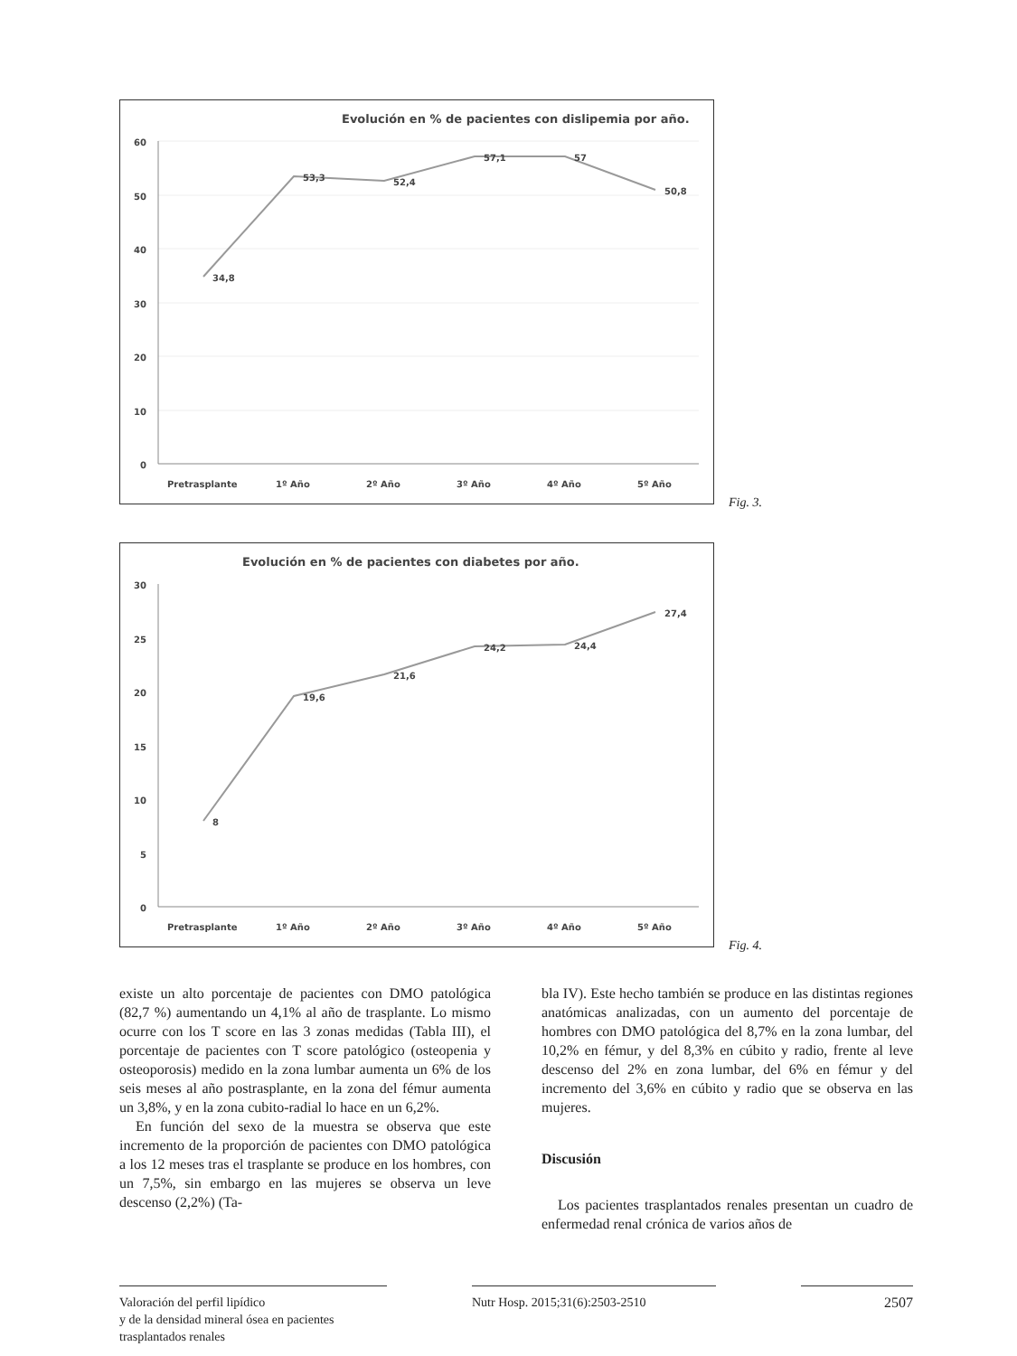Evolución en % de pacientes con dislipemia por año.
60
50
40
30
20
10
0
34,8
53,3
52,4
57,1
57
50,8
Pretrasplante
1º Año
2º Año
3º Año
4º Año
5º Año
Fig. 3.
Evolución en % de pacientes con diabetes por año.
30
25
20
15
10
5
0
8
19,6
21,6
24,2
24,4
27,4
Pretrasplante
1º Año
2º Año
3º Año
4º Año
5º Año
Fig. 4.
existe un alto porcentaje de pacientes con DMO patológica (82,7 %) aumentando un 4,1% al año de trasplante. Lo mismo ocurre con los T score en las 3 zonas medidas (Tabla III), el porcentaje de pacientes con T score patológico (osteopenia y osteoporosis) medido en la zona lumbar aumenta un 6% de los seis meses al año postrasplante, en la zona del fémur aumenta un 3,8%, y en la zona cubito-radial lo hace en un 6,2%.
En función del sexo de la muestra se observa que este incremento de la proporción de pacientes con DMO patológica a los 12 meses tras el trasplante se produce en los hombres, con un 7,5%, sin embargo en las mujeres se observa un leve descenso (2,2%) (Ta-
bla IV). Este hecho también se produce en las distintas regiones anatómicas analizadas, con un aumento del porcentaje de hombres con DMO patológica del 8,7% en la zona lumbar, del 10,2% en fémur, y del 8,3% en cúbito y radio, frente al leve descenso del 2% en zona lumbar, del 6% en fémur y del incremento del 3,6% en cúbito y radio que se observa en las mujeres.
Discusión
Los pacientes trasplantados renales presentan un cuadro de enfermedad renal crónica de varios años de
Valoración del perfil lipídico
y de la densidad mineral ósea en pacientes
trasplantados renales
Nutr Hosp. 2015;31(6):2503-2510 2507